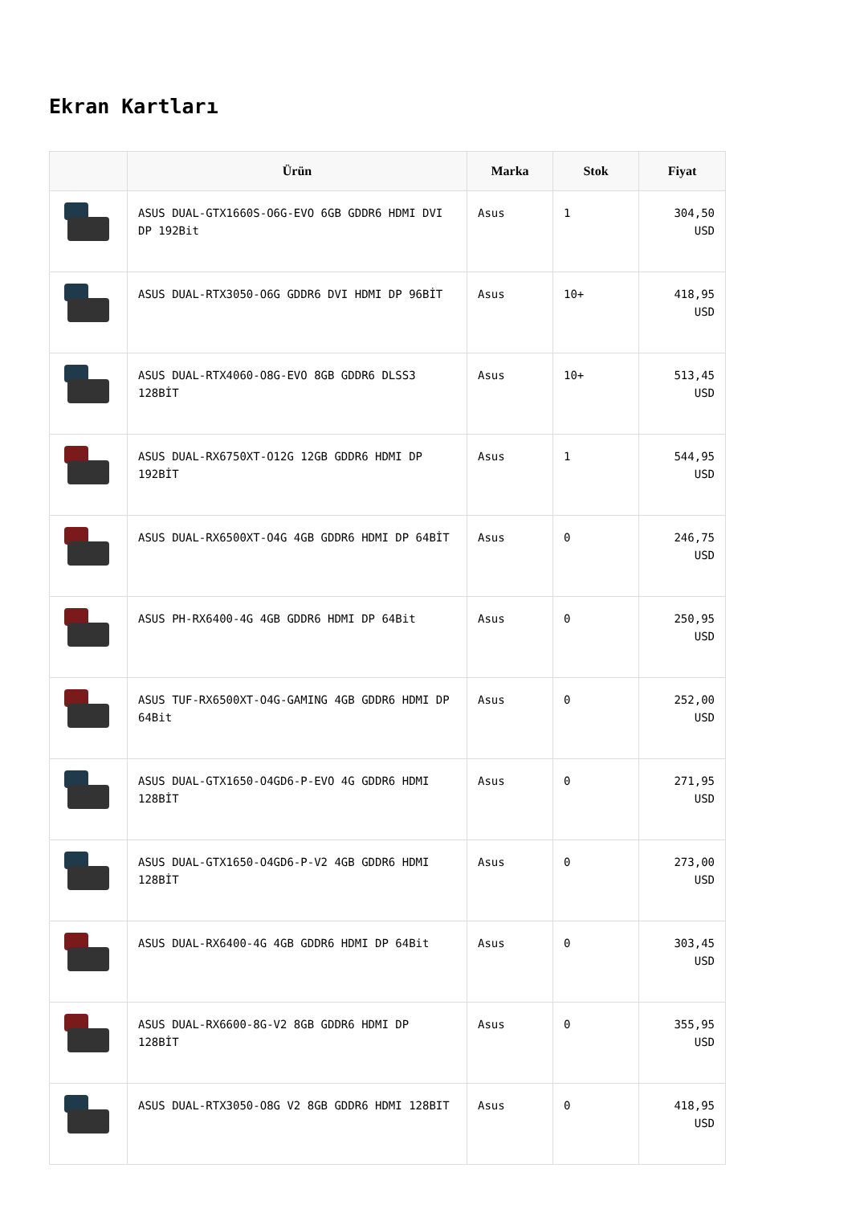Ekran Kartları
| | Ürün | Marka | Stok | Fiyat |
| --- | --- | --- | --- | --- |
| | ASUS DUAL-GTX1660S-O6G-EVO 6GB GDDR6 HDMI DVI DP 192Bit | Asus | 1 | 304,50 USD |
| | ASUS DUAL-RTX3050-O6G GDDR6 DVI HDMI DP 96BİT | Asus | 10+ | 418,95 USD |
| | ASUS DUAL-RTX4060-O8G-EVO 8GB GDDR6 DLSS3 128BİT | Asus | 10+ | 513,45 USD |
| | ASUS DUAL-RX6750XT-O12G 12GB GDDR6 HDMI DP 192BİT | Asus | 1 | 544,95 USD |
| | ASUS DUAL-RX6500XT-O4G 4GB GDDR6 HDMI DP 64BİT | Asus | 0 | 246,75 USD |
| | ASUS PH-RX6400-4G 4GB GDDR6 HDMI DP 64Bit | Asus | 0 | 250,95 USD |
| | ASUS TUF-RX6500XT-O4G-GAMING 4GB GDDR6 HDMI DP 64Bit | Asus | 0 | 252,00 USD |
| | ASUS DUAL-GTX1650-O4GD6-P-EVO 4G GDDR6 HDMI 128BİT | Asus | 0 | 271,95 USD |
| | ASUS DUAL-GTX1650-O4GD6-P-V2 4GB GDDR6 HDMI 128BİT | Asus | 0 | 273,00 USD |
| | ASUS DUAL-RX6400-4G 4GB GDDR6 HDMI DP 64Bit | Asus | 0 | 303,45 USD |
| | ASUS DUAL-RX6600-8G-V2 8GB GDDR6 HDMI DP 128BİT | Asus | 0 | 355,95 USD |
| | ASUS DUAL-RTX3050-O8G V2 8GB GDDR6 HDMI 128BIT | Asus | 0 | 418,95 USD |